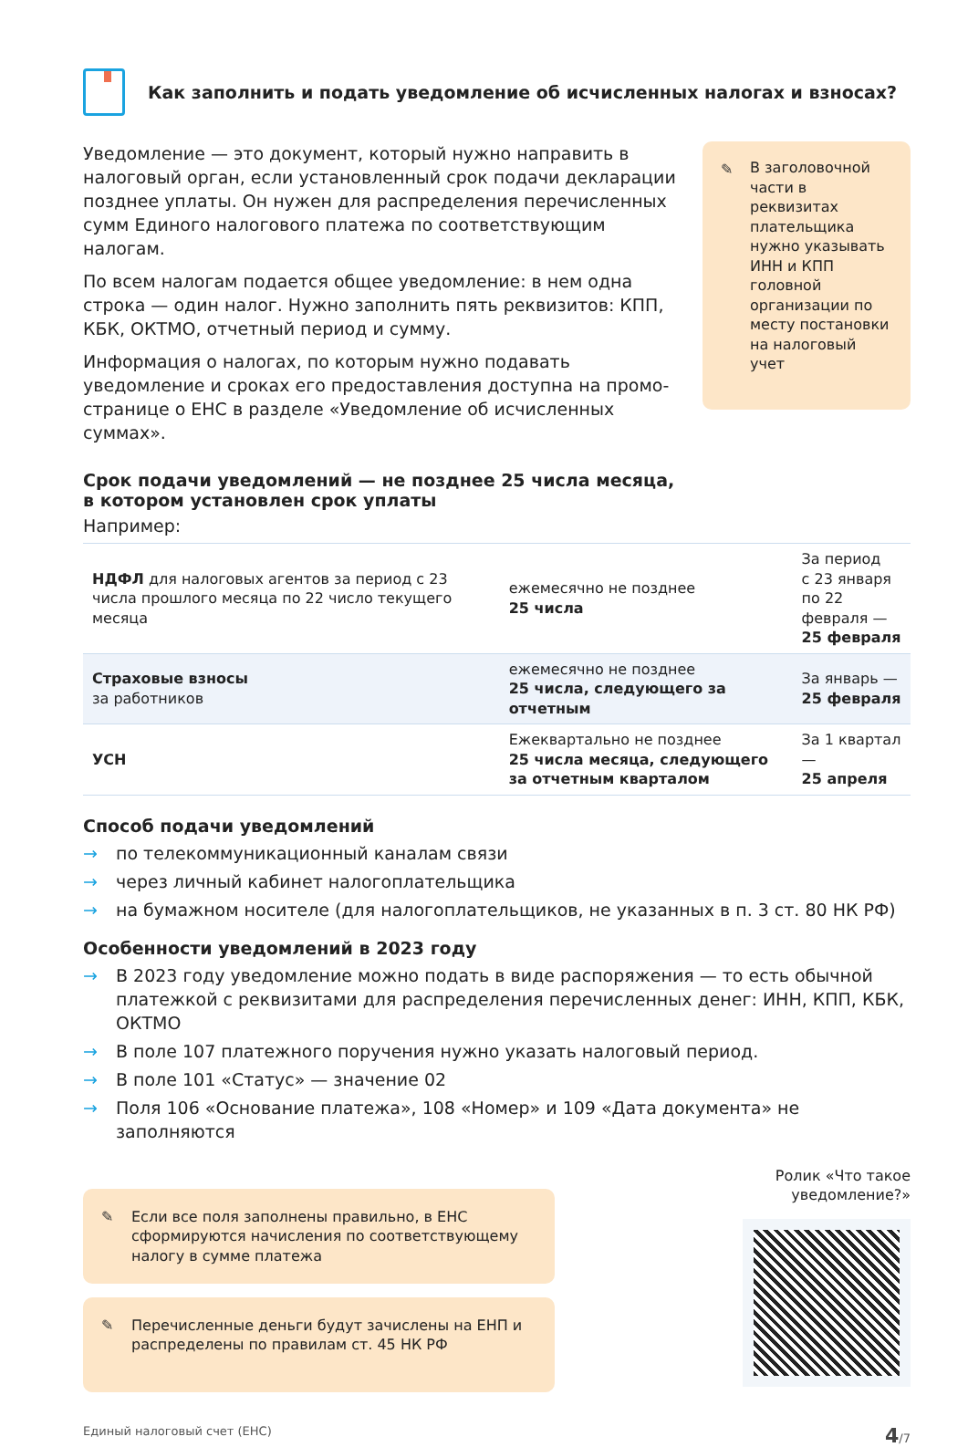Как заполнить и подать уведомление об исчисленных налогах и взносах?
Уведомление — это документ, который нужно направить в налоговый орган, если установленный срок подачи декларации позднее уплаты. Он нужен для распределения перечисленных сумм Единого налогового платежа по соответствующим налогам.
По всем налогам подается общее уведомление: в нем одна строка — один налог. Нужно заполнить пять реквизитов: КПП, КБК, ОКТМО, отчетный период и сумму.
Информация о налогах, по которым нужно подавать уведомление и сроках его предоставления доступна на промо-странице о ЕНС в разделе «Уведомление об исчисленных суммах».
✎ В заголовочной части в реквизитах плательщика нужно указывать ИНН и КПП головной организации по месту постановки на налоговый учет
Срок подачи уведомлений — не позднее 25 числа месяца,
в котором установлен срок уплаты
Например:
| НДФЛ для налоговых агентов за период с 23 числа прошлого месяца по 22 число текущего месяца | ежемесячно не позднее 25 числа | За период с 23 января по 22 февраля — 25 февраля |
| Страховые взносы за работников | ежемесячно не позднее 25 числа, следующего за отчетным | За январь — 25 февраля |
| УСН | Ежеквартально не позднее 25 числа месяца, следующего за отчетным кварталом | За 1 квартал — 25 апреля |
Способ подачи уведомлений
→ по телекоммуникационный каналам связи
→ через личный кабинет налогоплательщика
→ на бумажном носителе (для налогоплательщиков, не указанных в п. 3 ст. 80 НК РФ)
Особенности уведомлений в 2023 году
→ В 2023 году уведомление можно подать в виде распоряжения — то есть обычной платежкой с реквизитами для распределения перечисленных денег: ИНН, КПП, КБК, ОКТМО
→ В поле 107 платежного поручения нужно указать налоговый период.
→ В поле 101 «Статус» — значение 02
→ Поля 106 «Основание платежа», 108 «Номер» и 109 «Дата документа» не заполняются
✎ Если все поля заполнены правильно, в ЕНС сформируются начисления по соответствующему налогу в сумме платежа
✎ Перечисленные деньги будут зачислены на ЕНП и распределены по правилам ст. 45 НК РФ
Ролик «Что такое
уведомление?»
Единый налоговый счет (ЕНС) 4/7